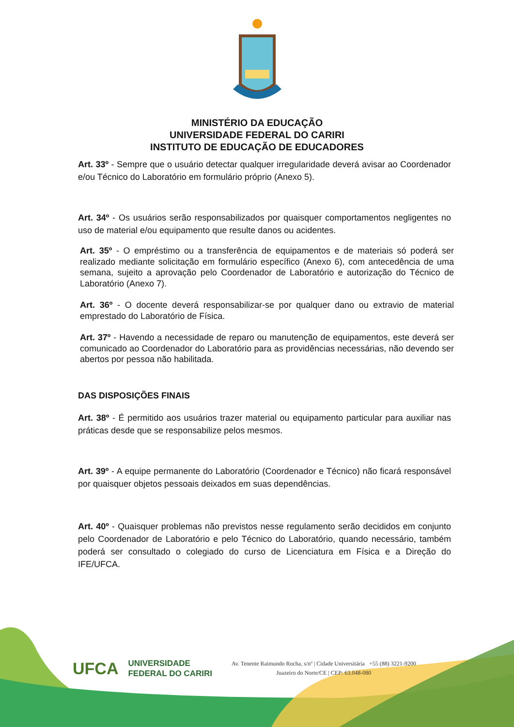MINISTÉRIO DA EDUCAÇÃO
UNIVERSIDADE FEDERAL DO CARIRI
INSTITUTO DE EDUCAÇÃO DE EDUCADORES
Art. 33º - Sempre que o usuário detectar qualquer irregularidade deverá avisar ao Coordenador e/ou Técnico do Laboratório em formulário próprio (Anexo 5).
Art. 34º - Os usuários serão responsabilizados por quaisquer comportamentos negligentes no uso de material e/ou equipamento que resulte danos ou acidentes.
Art. 35º - O empréstimo ou a transferência de equipamentos e de materiais só poderá ser realizado mediante solicitação em formulário específico (Anexo 6), com antecedência de uma semana, sujeito a aprovação pelo Coordenador de Laboratório e autorização do Técnico de Laboratório (Anexo 7).
Art. 36º - O docente deverá responsabilizar-se por qualquer dano ou extravio de material emprestado do Laboratório de Física.
Art. 37º - Havendo a necessidade de reparo ou manutenção de equipamentos, este deverá ser comunicado ao Coordenador do Laboratório para as providências necessárias, não devendo ser abertos por pessoa não habilitada.
DAS DISPOSIÇÕES FINAIS
Art. 38º - É permitido aos usuários trazer material ou equipamento particular para auxiliar nas práticas desde que se responsabilize pelos mesmos.
Art. 39º - A equipe permanente do Laboratório (Coordenador e Técnico) não ficará responsável por quaisquer objetos pessoais deixados em suas dependências.
Art. 40º - Quaisquer problemas não previstos nesse regulamento serão decididos em conjunto pelo Coordenador de Laboratório e pelo Técnico do Laboratório, quando necessário, também poderá ser consultado o colegiado do curso de Licenciatura em Física e a Direção do IFE/UFCA.
UFCA
UNIVERSIDADE
FEDERAL DO CARIRI
Av. Tenente Raimundo Rocha, s/nº | Cidade Universitária +55 (88) 3221-9200
Juazeiro do Norte/CE | CEP: 63.048-080